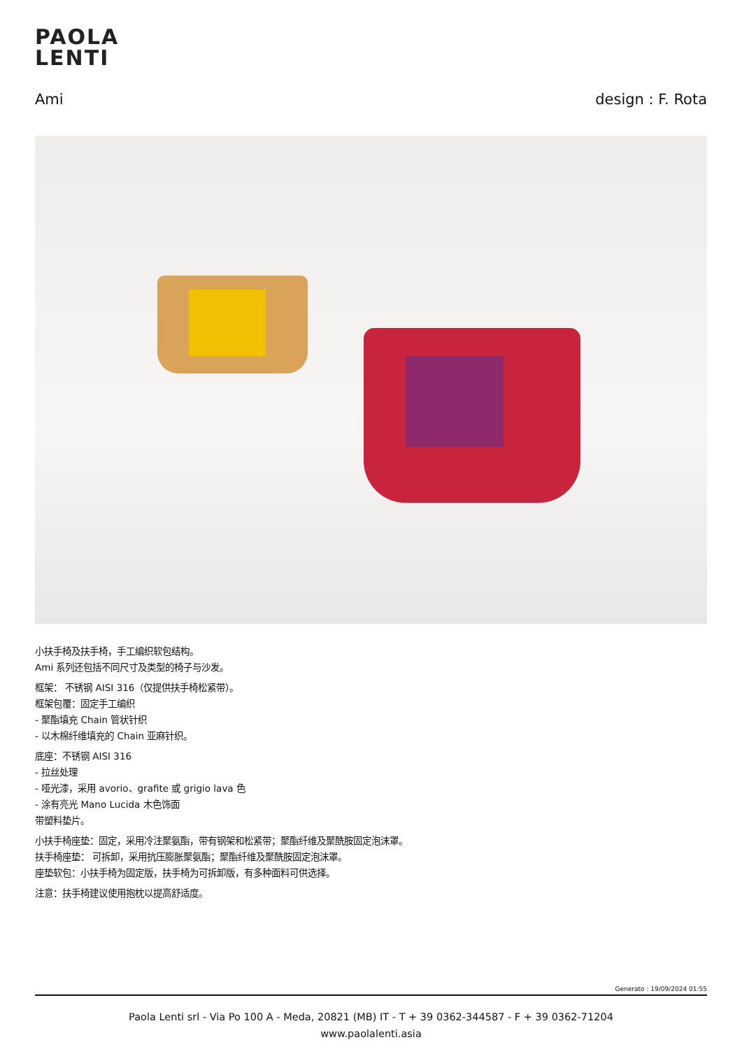PAOLA
LENTI
Ami design : F. Rota
小扶手椅及扶手椅，手工编织软包结构。
Ami 系列还包括不同尺寸及类型的椅子与沙发。
框架： 不锈钢 AISI 316（仅提供扶手椅松紧带）。
框架包覆：固定手工编织
- 聚酯填充 Chain 管状针织
- 以木棉纤维填充的 Chain 亚麻针织。
底座：不锈钢 AISI 316
- 拉丝处理
- 哑光漆，采用 avorio、grafite 或 grigio lava 色
- 涂有亮光 Mano Lucida 木色饰面
带塑料垫片。
小扶手椅座垫：固定，采用冷注聚氨酯，带有钢架和松紧带；聚酯纤维及聚酰胺固定泡沫罩。
扶手椅座垫： 可拆卸，采用抗压膨胀聚氨酯；聚酯纤维及聚酰胺固定泡沫罩。
座垫软包：小扶手椅为固定版，扶手椅为可拆卸版，有多种面料可供选择。
注意：扶手椅建议使用抱枕以提高舒适度。
Generato : 19/09/2024 01:55
Paola Lenti srl - Via Po 100 A - Meda, 20821 (MB) IT - T + 39 0362-344587 - F + 39 0362-71204
www.paolalenti.asia